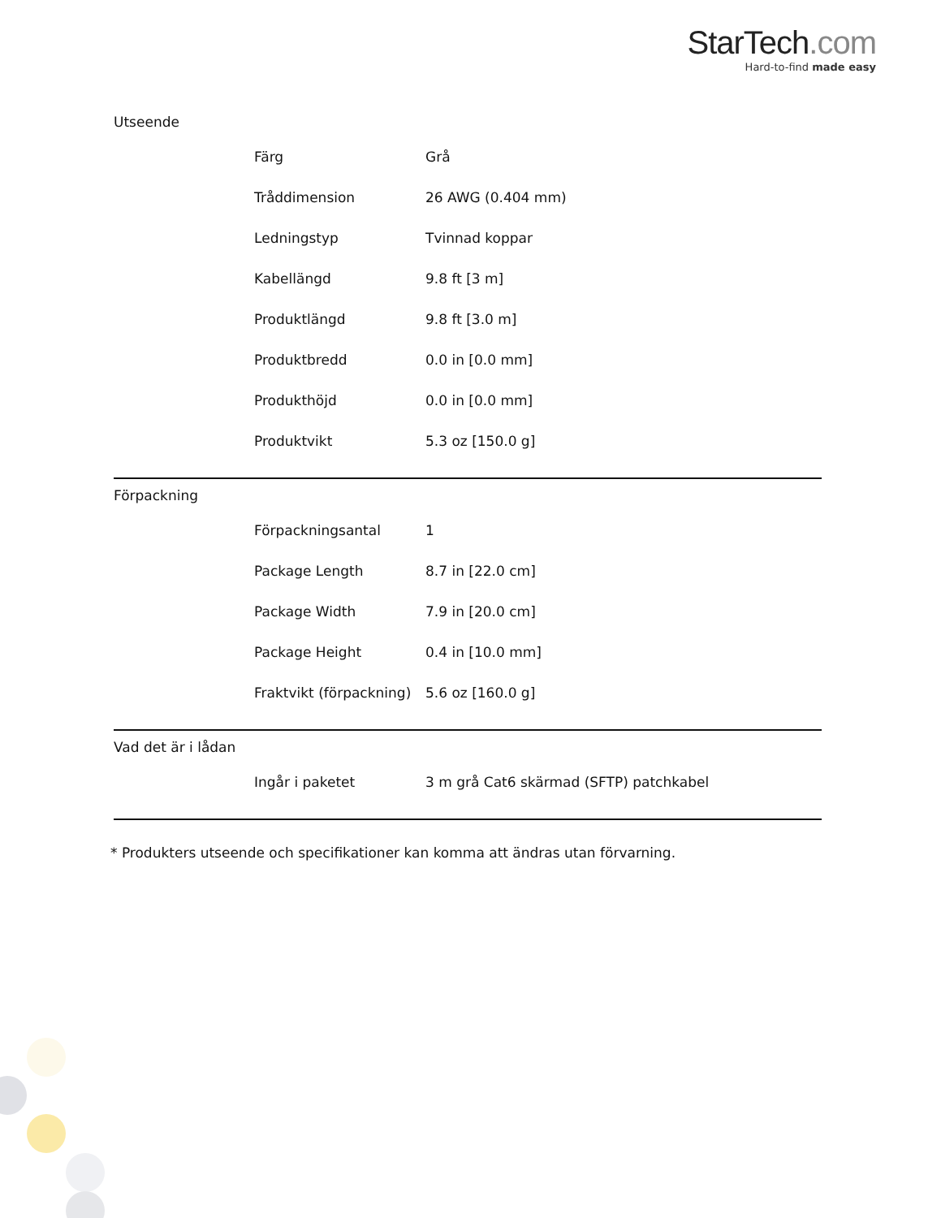StarTech.com
Hard-to-find made easy
| Utseende | | |
| | Färg | Grå |
| | Tråddimension | 26 AWG (0.404 mm) |
| | Ledningstyp | Tvinnad koppar |
| | Kabellängd | 9.8 ft [3 m] |
| | Produktlängd | 9.8 ft [3.0 m] |
| | Produktbredd | 0.0 in [0.0 mm] |
| | Produkthöjd | 0.0 in [0.0 mm] |
| | Produktvikt | 5.3 oz [150.0 g] |
| Förpackning | | |
| | Förpackningsantal | 1 |
| | Package Length | 8.7 in [22.0 cm] |
| | Package Width | 7.9 in [20.0 cm] |
| | Package Height | 0.4 in [10.0 mm] |
| | Fraktvikt (förpackning) | 5.6 oz [160.0 g] |
| Vad det är i lådan | | |
| | Ingår i paketet | 3 m grå Cat6 skärmad (SFTP) patchkabel |
* Produkters utseende och specifikationer kan komma att ändras utan förvarning.